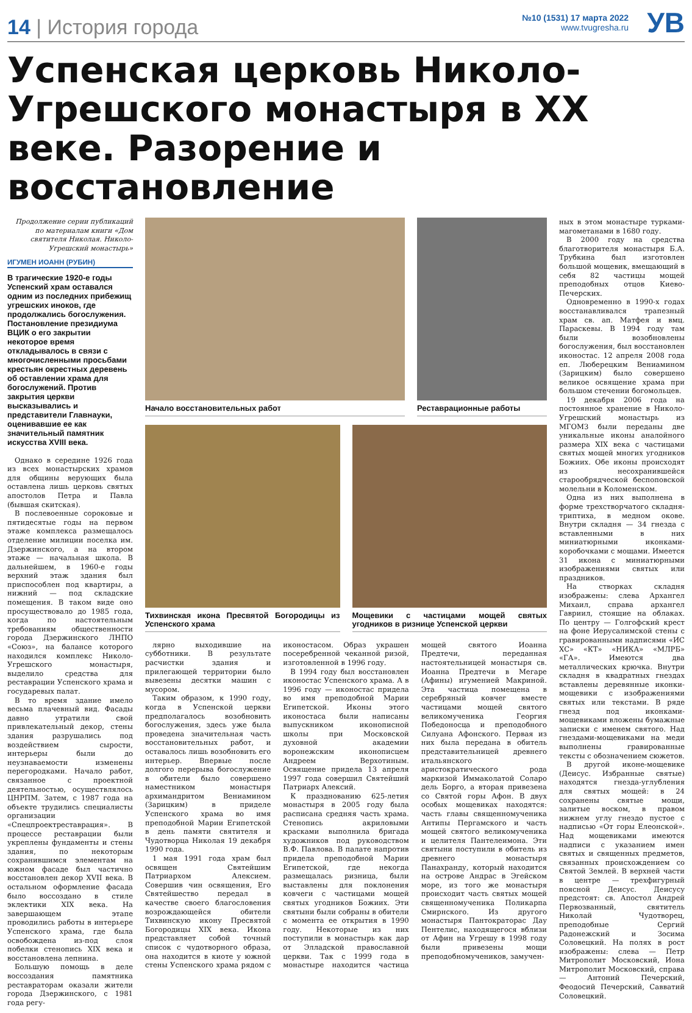14 | История города
№10 (1531) 17 марта 2022
www.tvugresha.ru
УВ
Успенская церковь Николо-Угрешского монастыря в XX веке. Разорение и восстановление
Продолжение серии публикаций по материалам книги «Дом святителя Николая. Николо-Угрешский монастырь»
ИГУМЕН ИОАНН (РУБИН)
В трагические 1920-е годы Успенский храм оставался одним из последних прибежищ угрешских иноков, где продолжались богослужения. Постановление президиума ВЦИК о его закрытии некоторое время откладывалось в связи с многочисленными просьбами крестьян окрестных деревень об оставлении храма для богослужений. Против закрытия церкви высказывались и представители Главнауки, оценивавшие ее как значительный памятник искусства XVIII века.
Однако в середине 1926 года из всех монастырских храмов для общины верующих была оставлена лишь церковь святых апостолов Петра и Павла (бывшая скитская).
В послевоенные сороковые и пятидесятые годы на первом этаже комплекса размещалось отделение милиции поселка им. Дзержинского, а на втором этаже — начальная школа. В дальнейшем, в 1960-е годы верхний этаж здания был приспособлен под квартиры, а нижний — под складские помещения. В таком виде оно просуществовало до 1985 года, когда по настоятельным требованиям общественности города Дзержинского ЛНПО «Союз», на балансе которого находился комплекс Николо-Угрешского монастыря, выделило средства для реставрации Успенского храма и государевых палат.
В то время здание имело весьма плачевный вид. Фасады давно утратили свой привлекательный декор, стены здания разрушались под воздействием сырости, интерьеры были до неузнаваемости изменены перегородками. Начало работ, связанное с проектной деятельностью, осуществлялось ЦНРПМ. Затем, с 1987 года на объекте трудились специалисты организации «Спецпроектреставрация». В процессе реставрации были укреплены фундаменты и стены здания, по некоторым сохранившимся элементам на южном фасаде был частично восстановлен декор XVII века. В остальном оформление фасада было воссоздано в стиле эклектики XIX века. На завершающем этапе проводились работы в интерьере Успенского храма, где была освобождена из-под слоя побелки стенопись XIX века и восстановлена лепнина.
Большую помощь в деле воссоздания памятника реставраторам оказали жители города Дзержинского, с 1981 года регу-
Начало восстановительных работ Реставрационные работы
Тихвинская икона Пресвятой Богородицы из Успенского храма
Мощевики с частицами мощей святых угодников в ризнице Успенской церкви
лярно выходившие на субботники. В результате расчистки здания и прилегающей территории было вывезены десятки машин с мусором.
Таким образом, к 1990 году, когда в Успенской церкви предполагалось возобновить богослужения, здесь уже была проведена значительная часть восстановительных работ, и оставалось лишь возобновить его интерьер. Впервые после долгого перерыва богослужение в обители было совершено наместником монастыря архимандритом Вениамином (Зарицким) в приделе Успенского храма во имя преподобной Марии Египетской в день памяти святителя и Чудотворца Николая 19 декабря 1990 года.
1 мая 1991 года храм был освящен Святейшим Патриархом Алексием. Совершив чин освящения, Его Святейшество передал в качестве своего благословения возрождающейся обители Тихвинскую икону Пресвятой Богородицы XIX века. Икона представляет собой точный список с чудотворного образа, она находится в киоте у южной стены Успенского храма рядом с иконостасом. Образ украшен посеребренной чеканной ризой, изготовленной в 1996 году.
В 1994 году был восстановлен иконостас Успенского храма. А в 1996 году — иконостас придела во имя преподобной Марии Египетской. Иконы этого иконостаса были написаны выпускником иконописной школы при Московской духовной академии воронежским иконописцем Андреем Верхотиным. Освящение придела 13 апреля 1997 года совершил Святейший Патриарх Алексий.
К празднованию 625-летия монастыря в 2005 году была расписана средняя часть храма. Стенопись акриловыми красками выполнила бригада художников под руководством В.Ф. Павлова. В палате напротив придела преподобной Марии Египетской, где некогда размещалась ризница, были выставлены для поклонения ковчеги с частицами мощей святых угодников Божиих. Эти святыни были собраны в обители с момента ее открытия в 1990 году. Некоторые из них поступили в монастырь как дар от Элладской православной церкви. Так с 1999 года в монастыре находится частица мощей святого Иоанна Предтечи, переданная настоятельницей монастыря св. Иоанна Предтечи в Мегаре (Афины) игуменией Макриной. Эта частица помещена в серебряный ковчег вместе частицами мощей святого великомученика Георгия Победоносца и преподобного Силуана Афонского. Первая из них была передана в обитель представительницей древнего итальянского аристократического рода маркизой Иммаколатой Соларо дель Борго, а вторая привезена со Святой горы Афон. В двух особых мощевиках находятся: часть главы священномученика Антипы Пергамского и часть мощей святого великомученика и целителя Пантелеимона. Эти святыни поступили в обитель из древнего монастыря Панахранду, который находится на острове Андрас в Эгейском море, из того же монастыря происходит часть святых мощей священномученика Поликарпа Смирнского. Из другого монастыря Пантократорас Дау Пентелис, находящегося вблизи от Афин на Угрешу в 1998 году были привезены мощи преподобномучеников, замучен-
ных в этом монастыре турками-магометанами в 1680 году.
В 2000 году на средства благотворителя монастыря Б.А. Трубкина был изготовлен большой мощевик, вмещающий в себя 82 частицы мощей преподобных отцов Киево-Печерских.
Одновременно в 1990-х годах восстанавливался трапезный храм св. ап. Матфея и вмц. Параскевы. В 1994 году там были возобновлены богослужения, был восстановлен иконостас. 12 апреля 2008 года еп. Люберецким Вениамином (Зарицким) было совершено великое освящение храма при большом стечении богомольцев.
19 декабря 2006 года на постоянное хранение в Николо-Угрешский монастырь из МГОМЗ были переданы две уникальные иконы аналойного размера XIX века с частицами святых мощей многих угодников Божиих. Обе иконы происходят из несохранившейся старообрядческой беспоповской молельни в Коломенском.
Одна из них выполнена в форме трехстворчатого складня-триптиха, в медном окове. Внутри складня — 34 гнезда с вставленными в них миниатюрными иконками-коробочками с мощами. Имеется 31 икона с миниатюрными изображениями святых или праздников.
На створках складня изображены: слева Архангел Михаил, справа архангел Гавриил, стоящие на облаках. По центру — Голгофский крест на фоне Иерусалимской стены с гравированными надписями «ИС ХС» «КТ» «НИКА» «МЛРБ» «ГА». Имеются два металлических крючка. Внутри складня в квадратных гнездах вставлены деревянные иконки-мощевики с изображениями святых или текстами. В ряде гнезд под иконками-мощевиками вложены бумажные записки с именем святого. Над гнездами-мощевиками на меди выполнены гравированные тексты с обозначением сюжетов.
В другой иконе-мощевике (Деисус. Избранные святые) находятся гнезда-углубления для святых мощей: в 24 сохранены святые мощи, залитые воском, в правом нижнем углу гнездо пустое с надписью «От горы Елеонской». Над мощевиками имеются надписи с указанием имен святых и священных предметов, связанных происхождением со Святой Землей. В верхней части в центре — трехфигурный поясной Деисус. Деисусу предстоят: св. Апостол Андрей Первозванный, святитель Николай Чудотворец, преподобные Сергий Радонежский и Зосима Соловецкий. На полях в рост изображены: слева — Петр Митрополит Московский, Иона Митрополит Московский, справа — Антоний Печерский, Феодосий Печерский, Савватий Соловецкий.